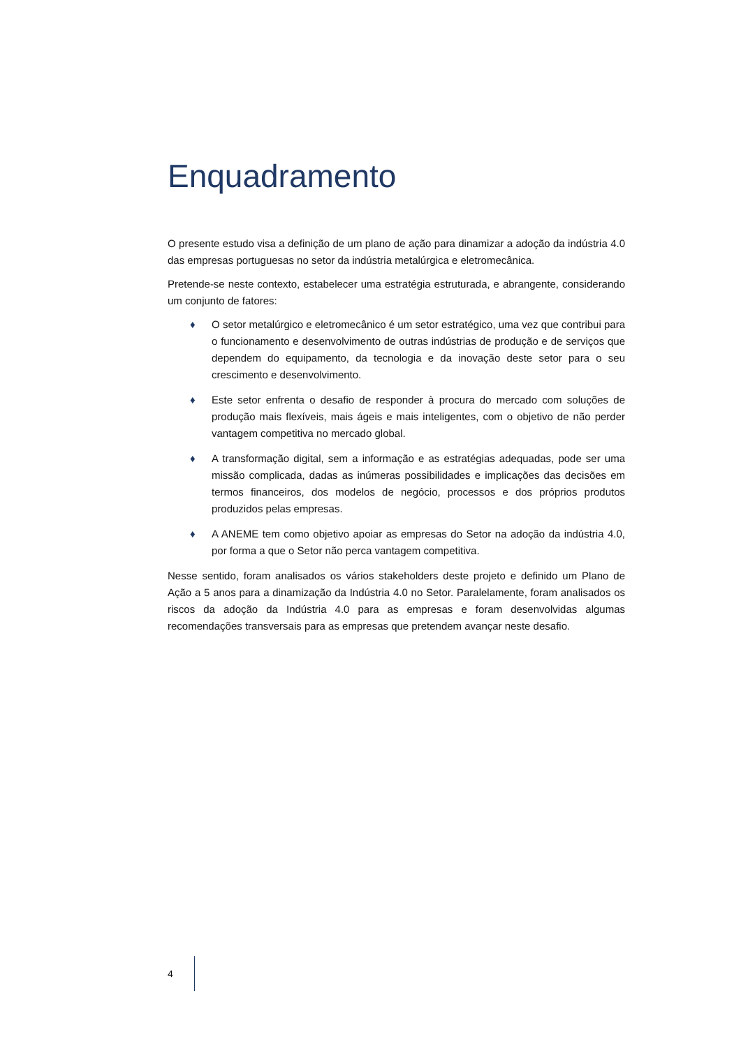Enquadramento
O presente estudo visa a definição de um plano de ação para dinamizar a adoção da indústria 4.0 das empresas portuguesas no setor da indústria metalúrgica e eletromecânica.
Pretende-se neste contexto, estabelecer uma estratégia estruturada, e abrangente, considerando um conjunto de fatores:
♦ O setor metalúrgico e eletromecânico é um setor estratégico, uma vez que contribui para o funcionamento e desenvolvimento de outras indústrias de produção e de serviços que dependem do equipamento, da tecnologia e da inovação deste setor para o seu crescimento e desenvolvimento.
♦ Este setor enfrenta o desafio de responder à procura do mercado com soluções de produção mais flexíveis, mais ágeis e mais inteligentes, com o objetivo de não perder vantagem competitiva no mercado global.
♦ A transformação digital, sem a informação e as estratégias adequadas, pode ser uma missão complicada, dadas as inúmeras possibilidades e implicações das decisões em termos financeiros, dos modelos de negócio, processos e dos próprios produtos produzidos pelas empresas.
♦ A ANEME tem como objetivo apoiar as empresas do Setor na adoção da indústria 4.0, por forma a que o Setor não perca vantagem competitiva.
Nesse sentido, foram analisados os vários stakeholders deste projeto e definido um Plano de Ação a 5 anos para a dinamização da Indústria 4.0 no Setor. Paralelamente, foram analisados os riscos da adoção da Indústria 4.0 para as empresas e foram desenvolvidas algumas recomendações transversais para as empresas que pretendem avançar neste desafio.
4